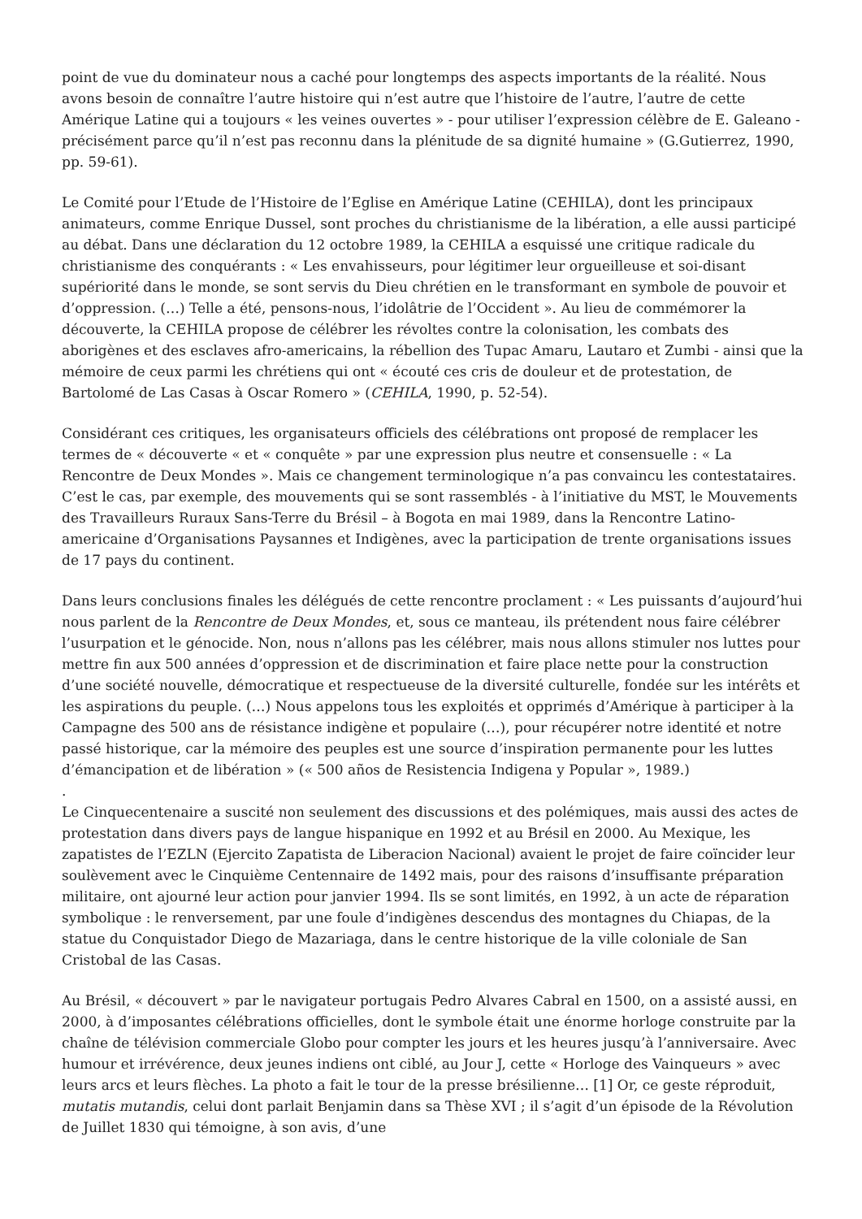point de vue du dominateur nous a caché pour longtemps des aspects importants de la réalité. Nous avons besoin de connaître l’autre histoire qui n’est autre que l’histoire de l’autre, l’autre de cette Amérique Latine qui a toujours « les veines ouvertes » - pour utiliser l’expression célèbre de E. Galeano - précisément parce qu’il n’est pas reconnu dans la plénitude de sa dignité humaine » (G.Gutierrez, 1990, pp. 59-61).
Le Comité pour l’Etude de l’Histoire de l’Eglise en Amérique Latine (CEHILA), dont les principaux animateurs, comme Enrique Dussel, sont proches du christianisme de la libération, a elle aussi participé au débat. Dans une déclaration du 12 octobre 1989, la CEHILA a esquissé une critique radicale du christianisme des conquérants : « Les envahisseurs, pour légitimer leur orgueilleuse et soi-disant supériorité dans le monde, se sont servis du Dieu chrétien en le transformant en symbole de pouvoir et d’oppression. (…) Telle a été, pensons-nous, l’idolâtrie de l’Occident ». Au lieu de commémorer la découverte, la CEHILA propose de célébrer les révoltes contre la colonisation, les combats des aborigènes et des esclaves afro-americains, la rébellion des Tupac Amaru, Lautaro et Zumbi - ainsi que la mémoire de ceux parmi les chrétiens qui ont « écouté ces cris de douleur et de protestation, de Bartolomé de Las Casas à Oscar Romero » (CEHILA, 1990, p. 52-54).
Considérant ces critiques, les organisateurs officiels des célébrations ont proposé de remplacer les termes de « découverte « et « conquête » par une expression plus neutre et consensuelle : « La Rencontre de Deux Mondes ». Mais ce changement terminologique n’a pas convaincu les contestataires. C’est le cas, par exemple, des mouvements qui se sont rassemblés - à l’initiative du MST, le Mouvements des Travailleurs Ruraux Sans-Terre du Brésil – à Bogota en mai 1989, dans la Rencontre Latino-americaine d’Organisations Paysannes et Indigènes, avec la participation de trente organisations issues de 17 pays du continent.
Dans leurs conclusions finales les délégués de cette rencontre proclament : « Les puissants d’aujourd’hui nous parlent de la Rencontre de Deux Mondes, et, sous ce manteau, ils prétendent nous faire célébrer l’usurpation et le génocide. Non, nous n’allons pas les célébrer, mais nous allons stimuler nos luttes pour mettre fin aux 500 années d’oppression et de discrimination et faire place nette pour la construction d’une société nouvelle, démocratique et respectueuse de la diversité culturelle, fondée sur les intérêts et les aspirations du peuple. (…) Nous appelons tous les exploités et opprimés d’Amérique à participer à la Campagne des 500 ans de résistance indigène et populaire (…), pour récupérer notre identité et notre passé historique, car la mémoire des peuples est une source d’inspiration permanente pour les luttes d’émancipation et de libération » (« 500 años de Resistencia Indigena y Popular », 1989.)
.
Le Cinquecentenaire a suscité non seulement des discussions et des polémiques, mais aussi des actes de protestation dans divers pays de langue hispanique en 1992 et au Brésil en 2000. Au Mexique, les zapatistes de l’EZLN (Ejercito Zapatista de Liberacion Nacional) avaient le projet de faire coïncider leur soulèvement avec le Cinquième Centennaire de 1492 mais, pour des raisons d’insuffisante préparation militaire, ont ajourné leur action pour janvier 1994. Ils se sont limités, en 1992, à un acte de réparation symbolique : le renversement, par une foule d’indigènes descendus des montagnes du Chiapas, de la statue du Conquistador Diego de Mazariaga, dans le centre historique de la ville coloniale de San Cristobal de las Casas.
Au Brésil, « découvert » par le navigateur portugais Pedro Alvares Cabral en 1500, on a assisté aussi, en 2000, à d’imposantes célébrations officielles, dont le symbole était une énorme horloge construite par la chaîne de télévision commerciale Globo pour compter les jours et les heures jusqu’à l’anniversaire. Avec humour et irrévérence, deux jeunes indiens ont ciblé, au Jour J, cette « Horloge des Vainqueurs » avec leurs arcs et leurs flèches. La photo a fait le tour de la presse brésilienne… [1] Or, ce geste réproduit, mutatis mutandis, celui dont parlait Benjamin dans sa Thèse XVI ; il s’agit d’un épisode de la Révolution de Juillet 1830 qui témoigne, à son avis, d’une